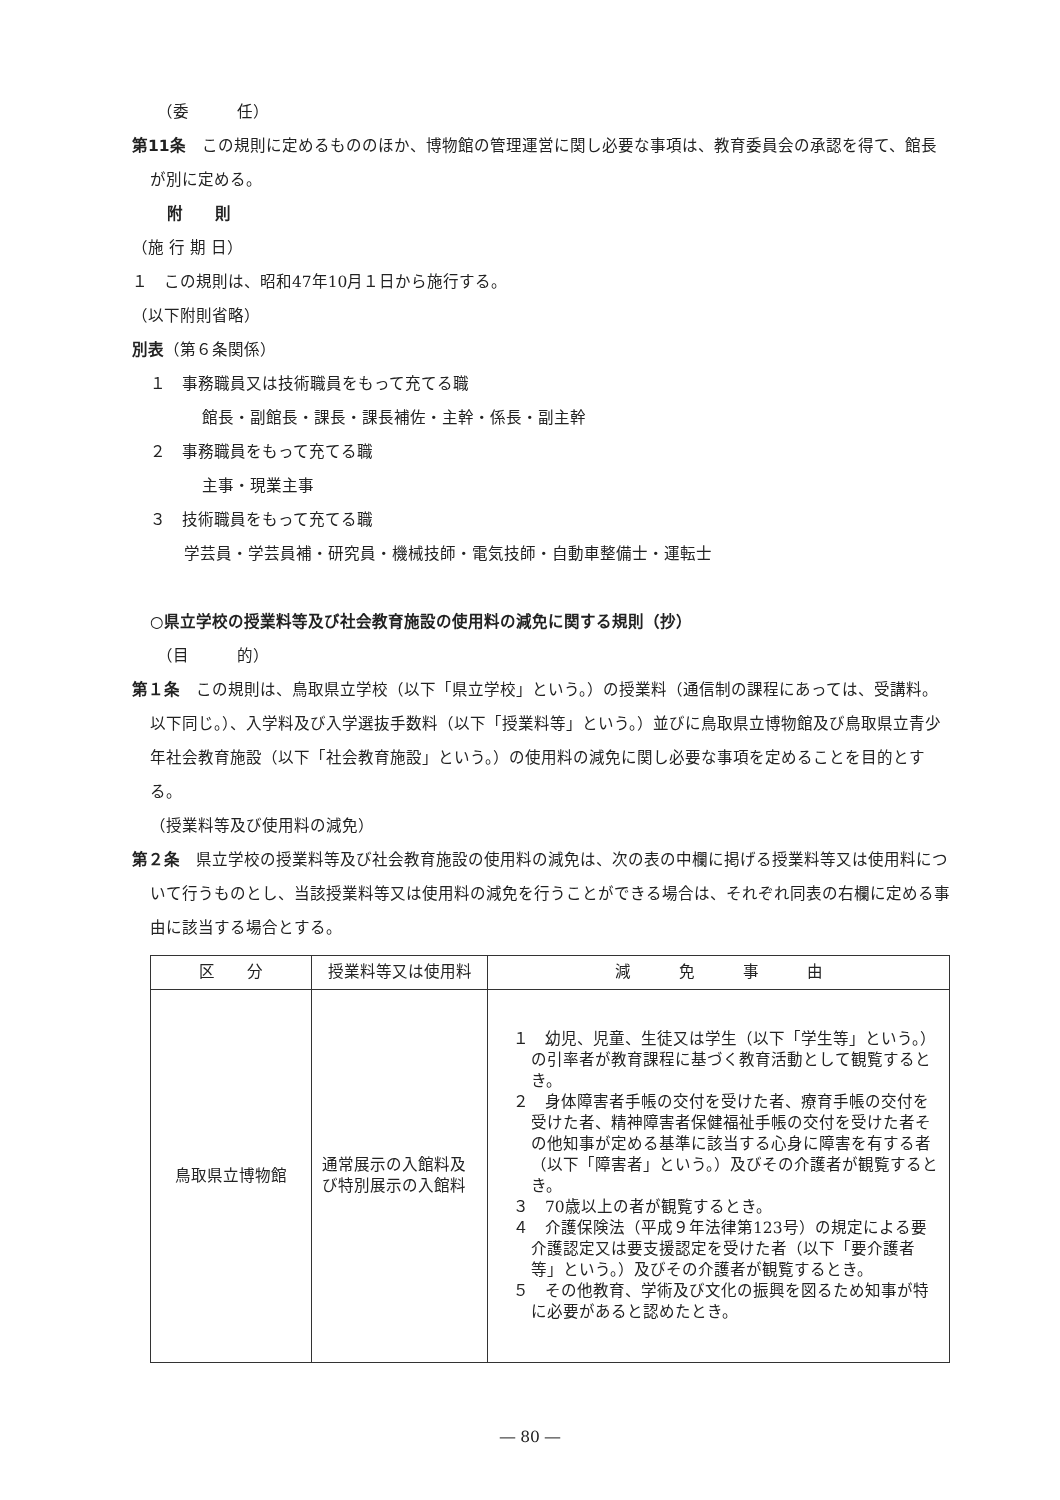（委　　　任）
第11条　この規則に定めるもののほか、博物館の管理運営に関し必要な事項は、教育委員会の承認を得て、館長が別に定める。
附　　則
（施 行 期 日）
１　この規則は、昭和47年10月１日から施行する。
（以下附則省略）
別表（第６条関係）
１　事務職員又は技術職員をもって充てる職
館長・副館長・課長・課長補佐・主幹・係長・副主幹
２　事務職員をもって充てる職
主事・現業主事
３　技術職員をもって充てる職
学芸員・学芸員補・研究員・機械技師・電気技師・自動車整備士・運転士
○県立学校の授業料等及び社会教育施設の使用料の減免に関する規則（抄）
（目　　　的）
第１条　この規則は、鳥取県立学校（以下「県立学校」という。）の授業料（通信制の課程にあっては、受講料。以下同じ。）、入学料及び入学選抜手数料（以下「授業料等」という。）並びに鳥取県立博物館及び鳥取県立青少年社会教育施設（以下「社会教育施設」という。）の使用料の減免に関し必要な事項を定めることを目的とする。
（授業料等及び使用料の減免）
第２条　県立学校の授業料等及び社会教育施設の使用料の減免は、次の表の中欄に掲げる授業料等又は使用料について行うものとし、当該授業料等又は使用料の減免を行うことができる場合は、それぞれ同表の右欄に定める事由に該当する場合とする。
| 区 分 | 授業料等又は使用料 | 減 免 事 由 |
| --- | --- | --- |
| 鳥取県立博物館 | 通常展示の入館料及び特別展示の入館料 | １ 幼児、児童、生徒又は学生（以下「学生等」という。）の引率者が教育課程に基づく教育活動として観覧するとき。 ２ 身体障害者手帳の交付を受けた者、療育手帳の交付を受けた者、精神障害者保健福祉手帳の交付を受けた者その他知事が定める基準に該当する心身に障害を有する者（以下「障害者」という。）及びその介護者が観覧するとき。 ３ 70歳以上の者が観覧するとき。 ４ 介護保険法（平成９年法律第123号）の規定による要介護認定又は要支援認定を受けた者（以下「要介護者等」という。）及びその介護者が観覧するとき。 ５ その他教育、学術及び文化の振興を図るため知事が特に必要があると認めたとき。 |
― 80 ―